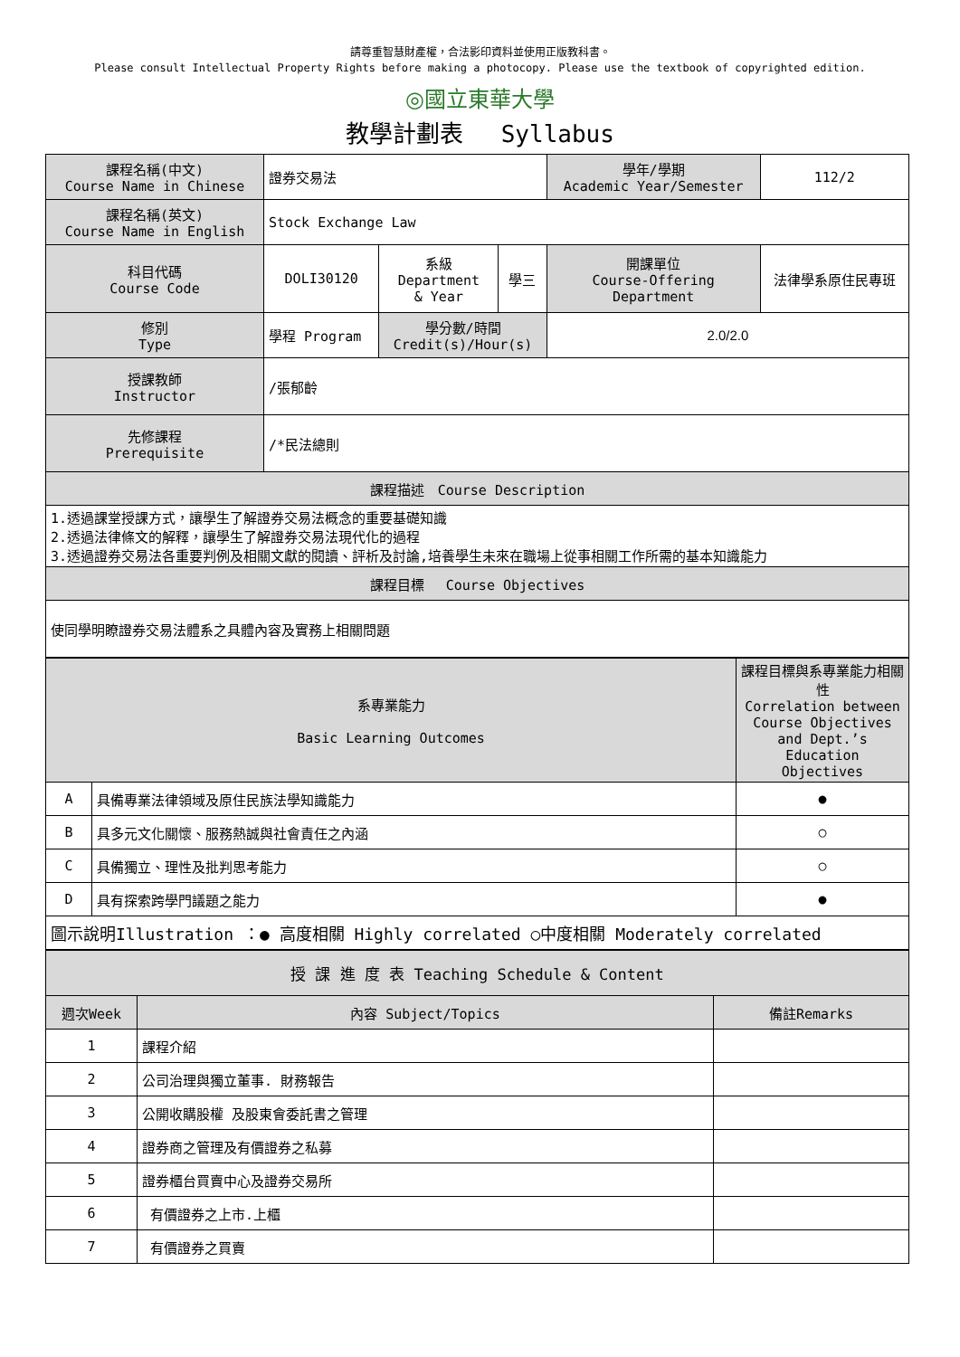請尊重智慧財產權，合法影印資料並使用正版教科書。
Please consult Intellectual Property Rights before making a photocopy. Please use the textbook of copyrighted edition.
◎國立東華大學
教學計劃表　 Syllabus
| 課程名稱(中文) Course Name in Chinese | 證券交易法 | | | 學年/學期 Academic Year/Semester | 112/2 |
| 課程名稱(英文) Course Name in English | Stock Exchange Law | | | | |
| 科目代碼 Course Code | DOLI30120 | 系級 Department & Year | 學三 | 開課單位 Course-Offering Department | 法律學系原住民專班 |
| 修別 Type | 學程 Program | 學分數/時間 Credit(s)/Hour(s) | | 2.0/2.0 | |
| 授課教師 Instructor | /張郁齡 | | | | |
| 先修課程 Prerequisite | /*民法總則 | | | | |
| 課程描述 Course Description | | | | | |
| 1.透過課堂授課方式，讓學生了解證券交易法概念的重要基礎知識 2.透過法律條文的解釋，讓學生了解證券交易法現代化的過程 3.透過證券交易法各重要判例及相關文獻的閱讀、評析及討論,培養學生未來在職場上從事相關工作所需的基本知識能力 | | | | | |
| 課程目標 Course Objectives | | | | | |
| 使同學明瞭證券交易法體系之具體內容及實務上相關問題 | | | | | |
| 系專業能力 Basic Learning Outcomes | | 課程目標與系專業能力相關性 Correlation between Course Objectives and Dept.’s Education Objectives |
| A | 具備專業法律領域及原住民族法學知識能力 | ● |
| B | 具多元文化關懷、服務熱誠與社會責任之內涵 | ○ |
| C | 具備獨立、理性及批判思考能力 | ○ |
| D | 具有探索跨學門議題之能力 | ● |
| 圖示說明Illustration ：● 高度相關 Highly correlated ○中度相關 Moderately correlated | | |
| 授 課 進 度 表 Teaching Schedule & Content | | |
| 週次Week | 內容 Subject/Topics | 備註Remarks |
| 1 | 課程介紹 | |
| 2 | 公司治理與獨立董事. 財務報告 | |
| 3 | 公開收購股權 及股東會委託書之管理 | |
| 4 | 證券商之管理及有價證券之私募 | |
| 5 | 證券櫃台買賣中心及證券交易所 | |
| 6 | 有價證券之上市.上櫃 | |
| 7 | 有價證券之買賣 | |